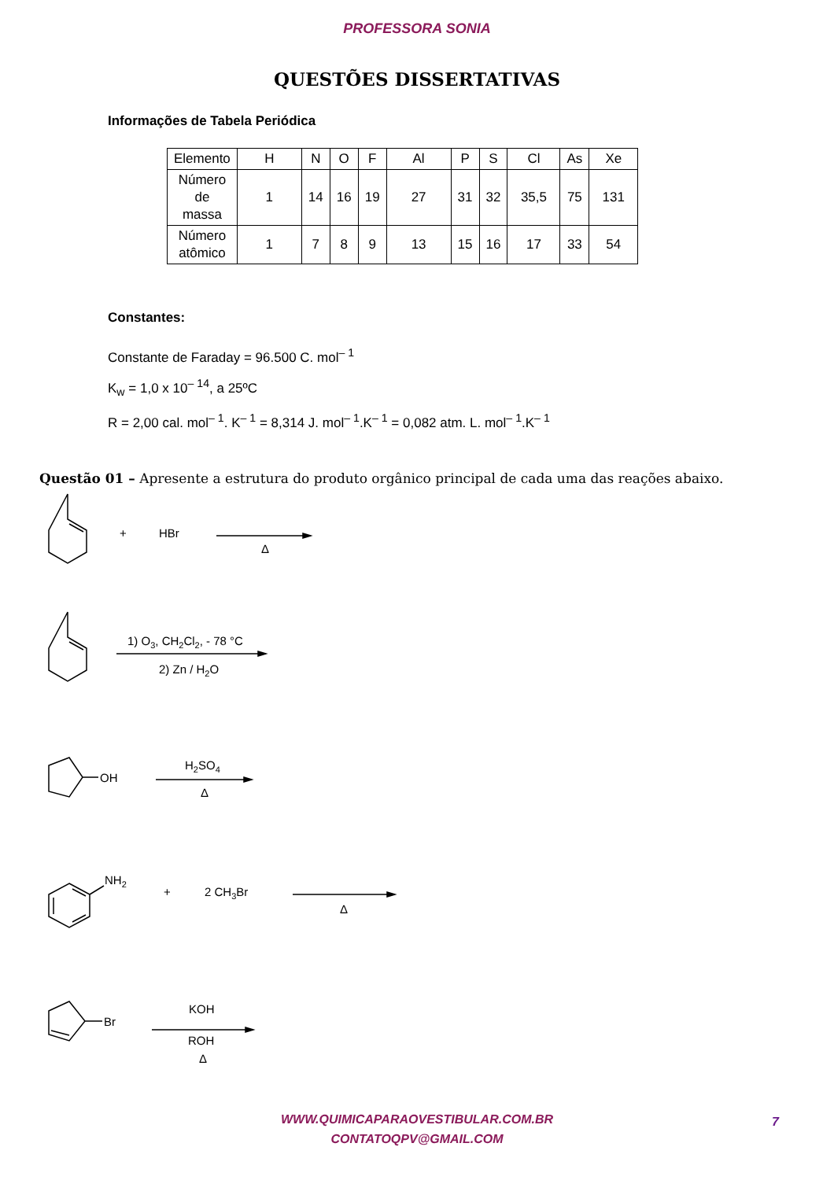PROFESSORA SONIA
QUESTÕES DISSERTATIVAS
Informações de Tabela Periódica
| Elemento | H | N | O | F | Al | P | S | Cl | As | Xe |
| Número de massa | 1 | 14 | 16 | 19 | 27 | 31 | 32 | 35,5 | 75 | 131 |
| Número atômico | 1 | 7 | 8 | 9 | 13 | 15 | 16 | 17 | 33 | 54 |
Constantes:
Constante de Faraday = 96.500 C. mol<sup>– 1</sup>
K<sub>w</sub> = 1,0 x 10<sup>– 14</sup>, a 25ºC
R = 2,00 cal. mol<sup>– 1</sup>. K<sup>– 1</sup> = 8,314 J. mol<sup>– 1</sup>.K<sup>– 1</sup> = 0,082 atm. L. mol<sup>– 1</sup>.K<sup>– 1</sup>
Questão 01 – Apresente a estrutura do produto orgânico principal de cada uma das reações abaixo.
+
HBr
Δ
1) O3, CH2Cl2, - 78 °C
2) Zn / H2O
OH
H2SO4
Δ
NH2
+
2 CH3Br
Δ
Br
KOH
ROH
Δ
WWW.QUIMICAPARAOVESTIBULAR.COM.BR
CONTATOQPV@GMAIL.COM
7